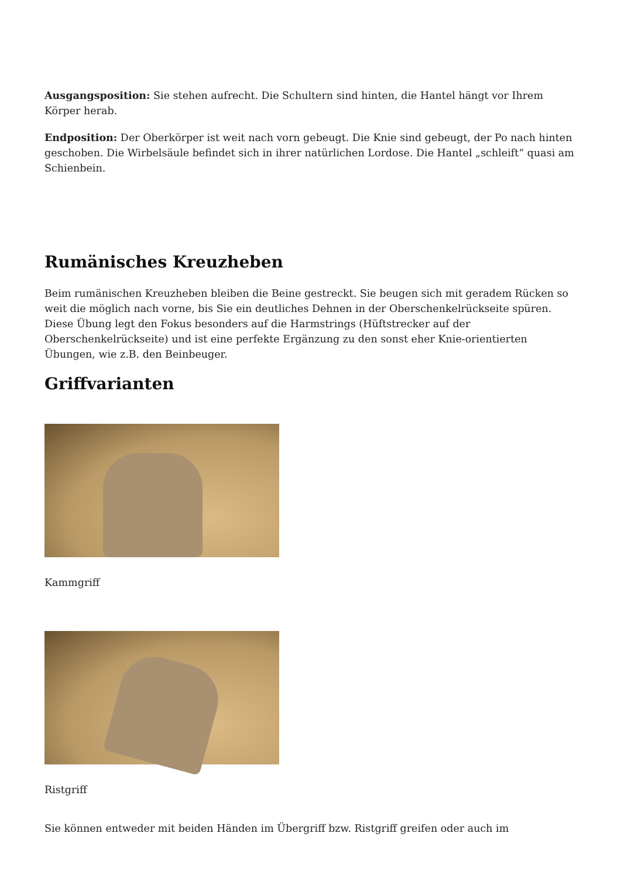Ausgangsposition: Sie stehen aufrecht. Die Schultern sind hinten, die Hantel hängt vor Ihrem Körper herab.
Endposition: Der Oberkörper ist weit nach vorn gebeugt. Die Knie sind gebeugt, der Po nach hinten geschoben. Die Wirbelsäule befindet sich in ihrer natürlichen Lordose. Die Hantel „schleift“ quasi am Schienbein.
Rumänisches Kreuzheben
Beim rumänischen Kreuzheben bleiben die Beine gestreckt. Sie beugen sich mit geradem Rücken so weit die möglich nach vorne, bis Sie ein deutliches Dehnen in der Oberschenkelrückseite spüren. Diese Übung legt den Fokus besonders auf die Harmstrings (Hüftstrecker auf der Oberschenkelrückseite) und ist eine perfekte Ergänzung zu den sonst eher Knie-orientierten Übungen, wie z.B. den Beinbeuger.
Griffvarianten
Kammgriff
Ristgriff
Sie können entweder mit beiden Händen im Übergriff bzw. Ristgriff greifen oder auch im